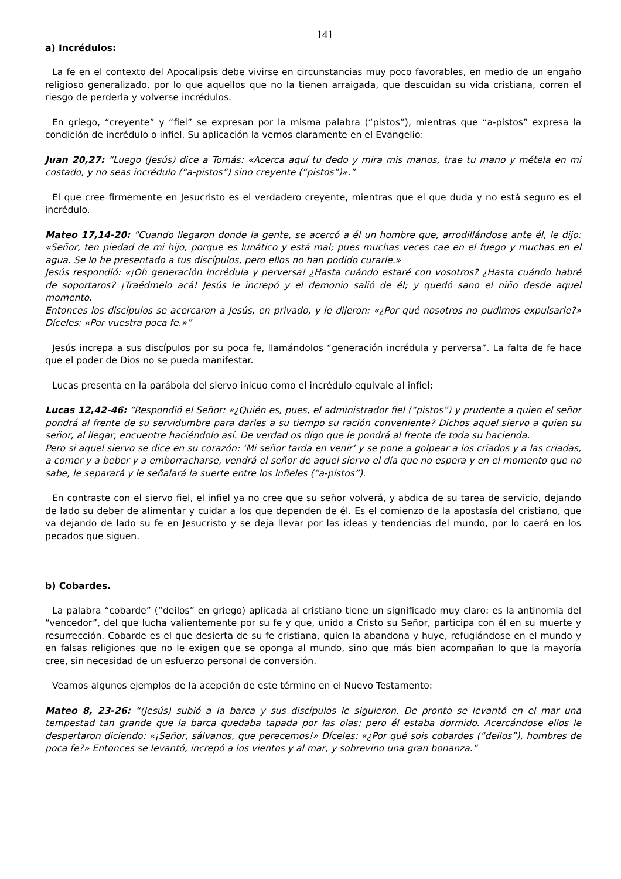141
a) Incrédulos:
La fe en el contexto del Apocalipsis debe vivirse en circunstancias muy poco favorables, en medio de un engaño religioso generalizado, por lo que aquellos que no la tienen arraigada, que descuidan su vida cristiana, corren el riesgo de perderla y volverse incrédulos.
En griego, “creyente” y “fiel” se expresan por la misma palabra (“pistos”), mientras que “a-pistos” expresa la condición de incrédulo o infiel. Su aplicación la vemos claramente en el Evangelio:
Juan 20,27: “Luego (Jesús) dice a Tomás: «Acerca aquí tu dedo y mira mis manos, trae tu mano y métela en mi costado, y no seas incrédulo (“a-pistos”) sino creyente (“pistos”)».”
El que cree firmemente en Jesucristo es el verdadero creyente, mientras que el que duda y no está seguro es el incrédulo.
Mateo 17,14-20: “Cuando llegaron donde la gente, se acercó a él un hombre que, arrodillándose ante él, le dijo: «Señor, ten piedad de mi hijo, porque es lunático y está mal; pues muchas veces cae en el fuego y muchas en el agua. Se lo he presentado a tus discípulos, pero ellos no han podido curarle.»
Jesús respondió: «¡Oh generación incrédula y perversa! ¿Hasta cuándo estaré con vosotros? ¿Hasta cuándo habré de soportaros? ¡Traédmelo acá! Jesús le increpó y el demonio salió de él; y quedó sano el niño desde aquel momento.
Entonces los discípulos se acercaron a Jesús, en privado, y le dijeron: «¿Por qué nosotros no pudimos expulsarle?» Díceles: «Por vuestra poca fe.»”
Jesús increpa a sus discípulos por su poca fe, llamándolos “generación incrédula y perversa”. La falta de fe hace que el poder de Dios no se pueda manifestar.
Lucas presenta en la parábola del siervo inicuo como el incrédulo equivale al infiel:
Lucas 12,42-46: “Respondió el Señor: «¿Quién es, pues, el administrador fiel (“pistos”) y prudente a quien el señor pondrá al frente de su servidumbre para darles a su tiempo su ración conveniente? Dichos aquel siervo a quien su señor, al llegar, encuentre haciéndolo así. De verdad os digo que le pondrá al frente de toda su hacienda.
Pero si aquel siervo se dice en su corazón: ‘Mi señor tarda en venir’ y se pone a golpear a los criados y a las criadas, a comer y a beber y a emborracharse, vendrá el señor de aquel siervo el día que no espera y en el momento que no sabe, le separará y le señalará la suerte entre los infieles (“a-pistos”).
En contraste con el siervo fiel, el infiel ya no cree que su señor volverá, y abdica de su tarea de servicio, dejando de lado su deber de alimentar y cuidar a los que dependen de él. Es el comienzo de la apostasía del cristiano, que va dejando de lado su fe en Jesucristo y se deja llevar por las ideas y tendencias del mundo, por lo caerá en los pecados que siguen.
b) Cobardes.
La palabra “cobarde” (“deilos” en griego) aplicada al cristiano tiene un significado muy claro: es la antinomia del “vencedor”, del que lucha valientemente por su fe y que, unido a Cristo su Señor, participa con él en su muerte y resurrección. Cobarde es el que desierta de su fe cristiana, quien la abandona y huye, refugiándose en el mundo y en falsas religiones que no le exigen que se oponga al mundo, sino que más bien acompañan lo que la mayoría cree, sin necesidad de un esfuerzo personal de conversión.
Veamos algunos ejemplos de la acepción de este término en el Nuevo Testamento:
Mateo 8, 23-26: “(Jesús) subió a la barca y sus discípulos le siguieron. De pronto se levantó en el mar una tempestad tan grande que la barca quedaba tapada por las olas; pero él estaba dormido. Acercándose ellos le despertaron diciendo: «¡Señor, sálvanos, que perecemos!» Díceles: «¿Por qué sois cobardes (“deilos”), hombres de poca fe?» Entonces se levantó, increpó a los vientos y al mar, y sobrevino una gran bonanza.”